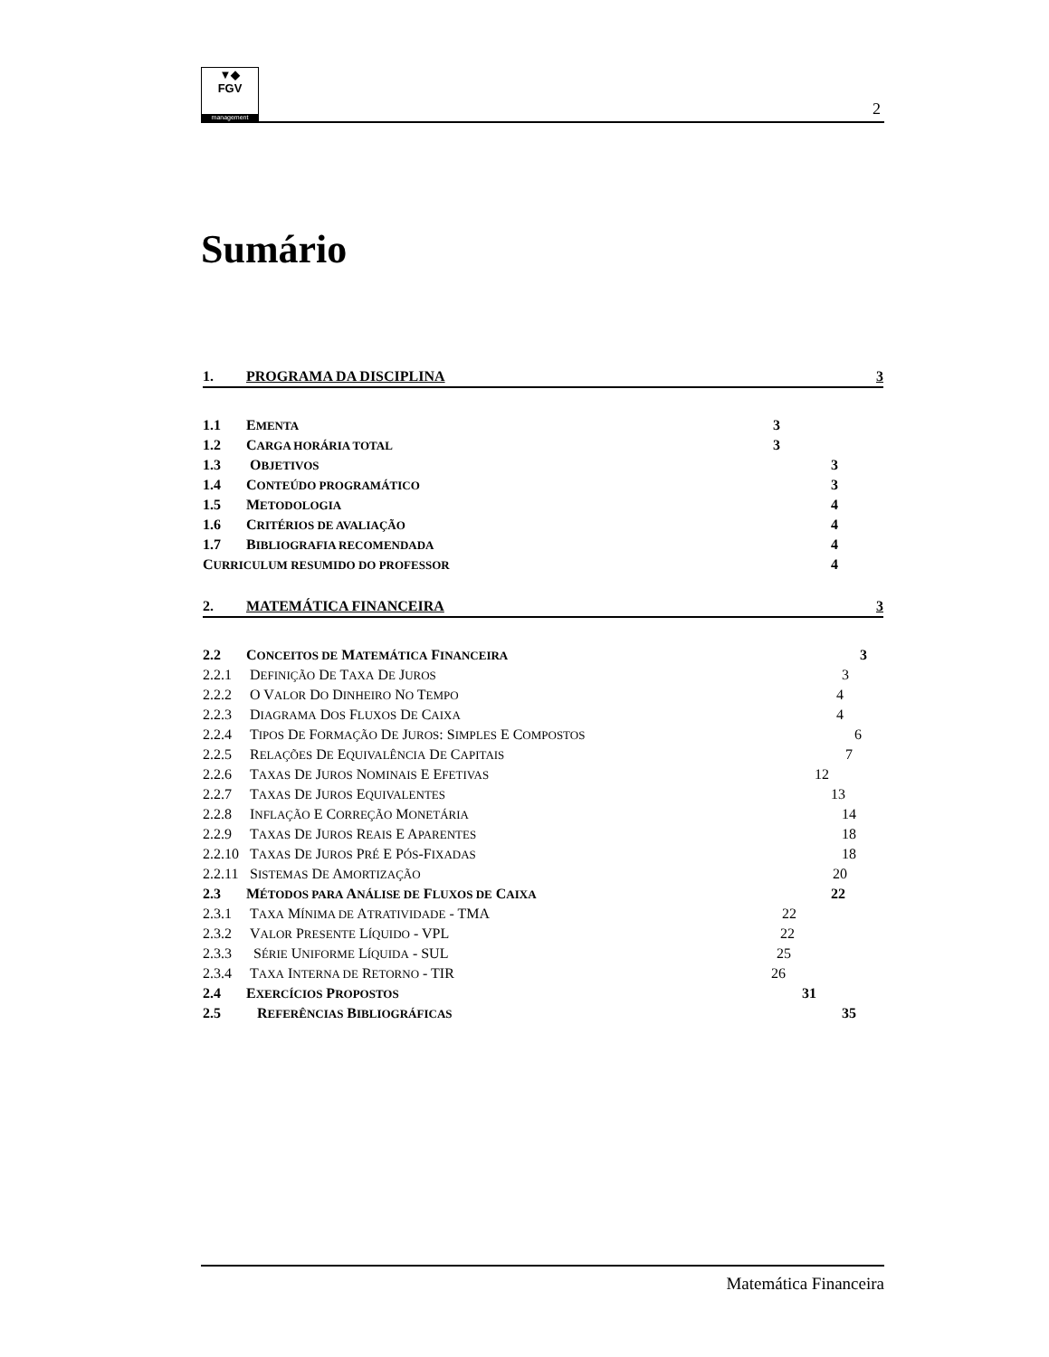▼◆
FGV
management
2
Sumário
1. PROGRAMA DA DISCIPLINA 3
1.1 EMENTA 3
1.2 CARGA HORÁRIA TOTAL 3
1.3 OBJETIVOS 3
1.4 CONTEÚDO PROGRAMÁTICO 3
1.5 METODOLOGIA 4
1.6 CRITÉRIOS DE AVALIAÇÃO 4
1.7 BIBLIOGRAFIA RECOMENDADA 4
CURRICULUM RESUMIDO DO PROFESSOR 4
2. MATEMÁTICA FINANCEIRA 3
2.2 CONCEITOS DE MATEMÁTICA FINANCEIRA 3
2.2.1 DEFINIÇÃO DE TAXA DE JUROS 3
2.2.2 O VALOR DO DINHEIRO NO TEMPO 4
2.2.3 DIAGRAMA DOS FLUXOS DE CAIXA 4
2.2.4 TIPOS DE FORMAÇÃO DE JUROS: SIMPLES E COMPOSTOS 6
2.2.5 RELAÇÕES DE EQUIVALÊNCIA DE CAPITAIS 7
2.2.6 TAXAS DE JUROS NOMINAIS E EFETIVAS 12
2.2.7 TAXAS DE JUROS EQUIVALENTES 13
2.2.8 INFLAÇÃO E CORREÇÃO MONETÁRIA 14
2.2.9 TAXAS DE JUROS REAIS E APARENTES 18
2.2.10 TAXAS DE JUROS PRÉ E PÓS-FIXADAS 18
2.2.11 SISTEMAS DE AMORTIZAÇÃO 20
2.3 MÉTODOS PARA ANÁLISE DE FLUXOS DE CAIXA 22
2.3.1 TAXA MÍNIMA DE ATRATIVIDADE - TMA 22
2.3.2 VALOR PRESENTE LÍQUIDO - VPL 22
2.3.3 SÉRIE UNIFORME LÍQUIDA - SUL 25
2.3.4 TAXA INTERNA DE RETORNO - TIR 26
2.4 EXERCÍCIOS PROPOSTOS 31
2.5 REFERÊNCIAS BIBLIOGRÁFICAS 35
Matemática Financeira